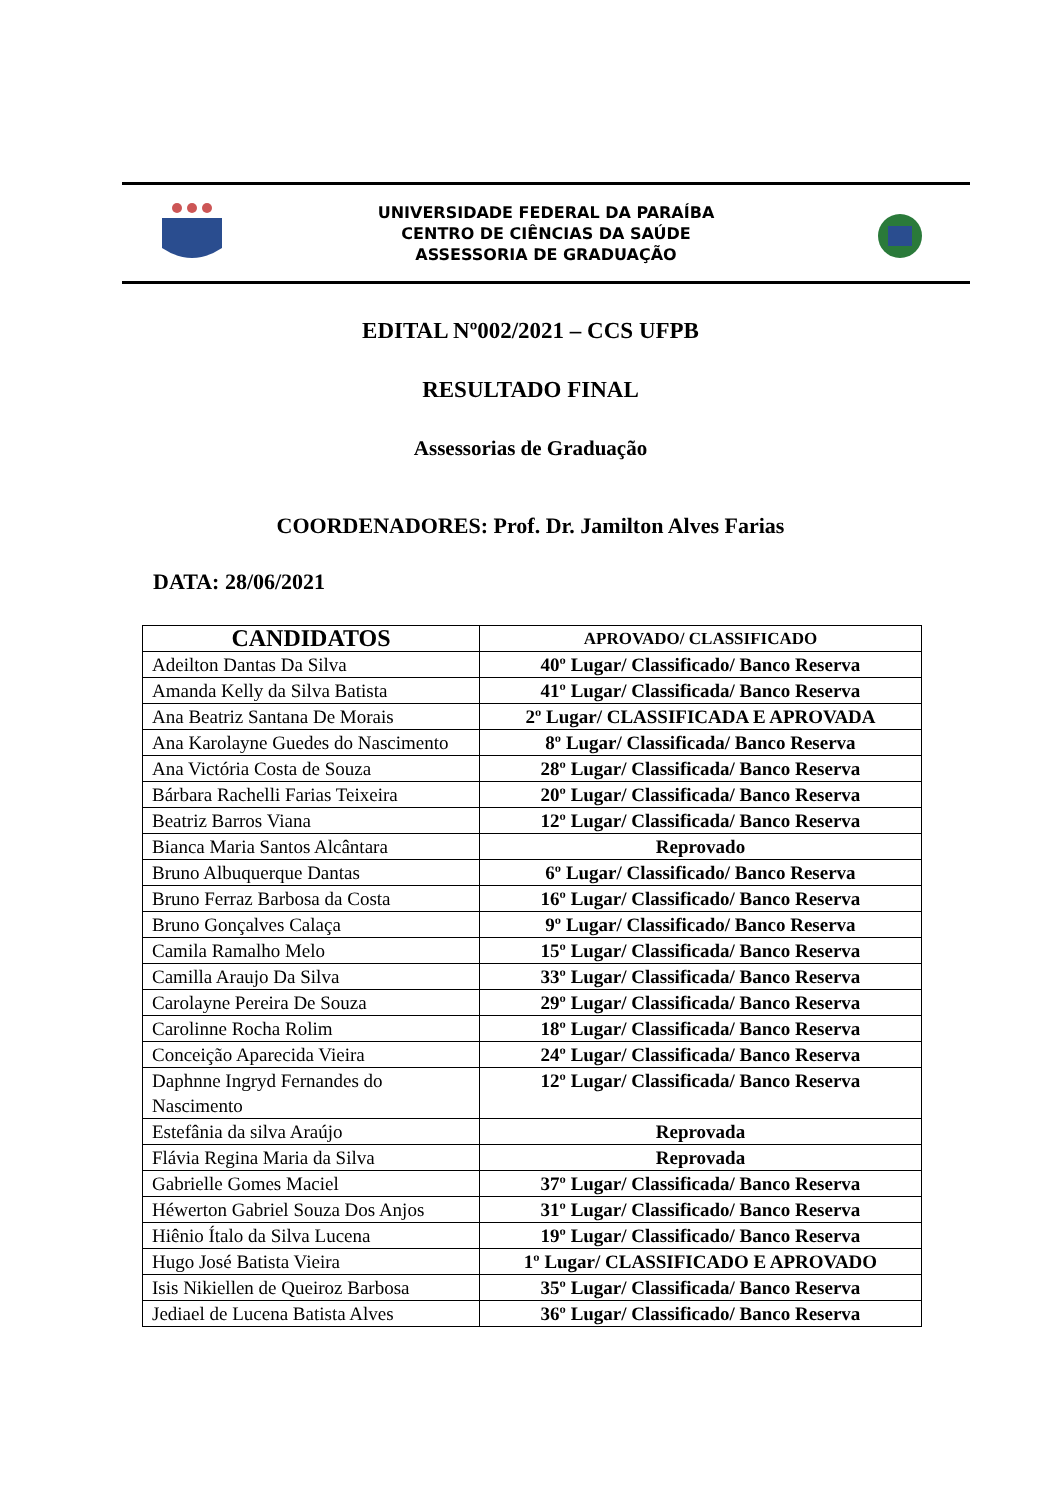UNIVERSIDADE FEDERAL DA PARAÍBA
CENTRO DE CIÊNCIAS DA SAÚDE
ASSESSORIA DE GRADUAÇÃO
EDITAL Nº002/2021 – CCS UFPB
RESULTADO FINAL
Assessorias de Graduação
COORDENADORES: Prof. Dr. Jamilton Alves Farias
DATA: 28/06/2021
| CANDIDATOS | APROVADO/ CLASSIFICADO |
| --- | --- |
| Adeilton Dantas Da Silva | 40º Lugar/ Classificado/ Banco Reserva |
| Amanda Kelly da Silva Batista | 41º Lugar/ Classificada/ Banco Reserva |
| Ana Beatriz Santana De Morais | 2º Lugar/ CLASSIFICADA E APROVADA |
| Ana Karolayne Guedes do Nascimento | 8º Lugar/ Classificada/ Banco Reserva |
| Ana Victória Costa de Souza | 28º Lugar/ Classificada/ Banco Reserva |
| Bárbara Rachelli Farias Teixeira | 20º Lugar/ Classificada/ Banco Reserva |
| Beatriz Barros Viana | 12º Lugar/ Classificada/ Banco Reserva |
| Bianca Maria Santos Alcântara | Reprovado |
| Bruno Albuquerque Dantas | 6º Lugar/ Classificado/ Banco Reserva |
| Bruno Ferraz Barbosa da Costa | 16º Lugar/ Classificado/ Banco Reserva |
| Bruno Gonçalves Calaça | 9º Lugar/ Classificado/ Banco Reserva |
| Camila Ramalho Melo | 15º Lugar/ Classificada/ Banco Reserva |
| Camilla Araujo Da Silva | 33º Lugar/ Classificada/ Banco Reserva |
| Carolayne Pereira De Souza | 29º Lugar/ Classificada/ Banco Reserva |
| Carolinne Rocha Rolim | 18º Lugar/ Classificada/ Banco Reserva |
| Conceição Aparecida Vieira | 24º Lugar/ Classificada/ Banco Reserva |
| Daphnne Ingryd Fernandes do Nascimento | 12º Lugar/ Classificada/ Banco Reserva |
| Estefânia da silva Araújo | Reprovada |
| Flávia Regina Maria da Silva | Reprovada |
| Gabrielle Gomes Maciel | 37º Lugar/ Classificada/ Banco Reserva |
| Héwerton Gabriel Souza Dos Anjos | 31º Lugar/ Classificado/ Banco Reserva |
| Hiênio Ítalo da Silva Lucena | 19º Lugar/ Classificado/ Banco Reserva |
| Hugo José Batista Vieira | 1º Lugar/ CLASSIFICADO E APROVADO |
| Isis Nikiellen de Queiroz Barbosa | 35º Lugar/ Classificada/ Banco Reserva |
| Jediael de Lucena Batista Alves | 36º Lugar/ Classificado/ Banco Reserva |